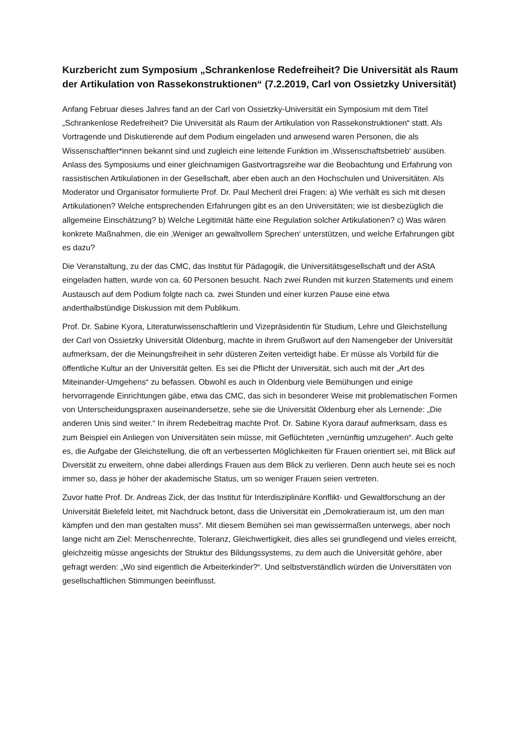Kurzbericht zum Symposium „Schrankenlose Redefreiheit? Die Universität als Raum der Artikulation von Rassekonstruktionen“ (7.2.2019, Carl von Ossietzky Universität)
Anfang Februar dieses Jahres fand an der Carl von Ossietzky-Universität ein Symposium mit dem Titel „Schrankenlose Redefreiheit? Die Universität als Raum der Artikulation von Rassekonstruktionen“ statt. Als Vortragende und Diskutierende auf dem Podium eingeladen und anwesend waren Personen, die als Wissenschaftler*innen bekannt sind und zugleich eine leitende Funktion im ‚Wissenschaftsbetrieb‘ ausüben. Anlass des Symposiums und einer gleichnamigen Gastvortragsreihe war die Beobachtung und Erfahrung von rassistischen Artikulationen in der Gesellschaft, aber eben auch an den Hochschulen und Universitäten. Als Moderator und Organisator formulierte Prof. Dr. Paul Mecheril drei Fragen: a) Wie verhält es sich mit diesen Artikulationen? Welche entsprechenden Erfahrungen gibt es an den Universitäten; wie ist diesbezüglich die allgemeine Einschätzung? b) Welche Legitimität hätte eine Regulation solcher Artikulationen? c) Was wären konkrete Maßnahmen, die ein ‚Weniger an gewaltvollem Sprechen‘ unterstützen, und welche Erfahrungen gibt es dazu?
Die Veranstaltung, zu der das CMC, das Institut für Pädagogik, die Universitätsgesellschaft und der AStA eingeladen hatten, wurde von ca. 60 Personen besucht. Nach zwei Runden mit kurzen Statements und einem Austausch auf dem Podium folgte nach ca. zwei Stunden und einer kurzen Pause eine etwa anderthalbstündige Diskussion mit dem Publikum.
Prof. Dr. Sabine Kyora, Literaturwissenschaftlerin und Vizepräsidentin für Studium, Lehre und Gleichstellung der Carl von Ossietzky Universität Oldenburg, machte in ihrem Grußwort auf den Namengeber der Universität aufmerksam, der die Meinungsfreiheit in sehr düsteren Zeiten verteidigt habe. Er müsse als Vorbild für die öffentliche Kultur an der Universität gelten. Es sei die Pflicht der Universität, sich auch mit der „Art des Miteinander-Umgehens“ zu befassen. Obwohl es auch in Oldenburg viele Bemühungen und einige hervorragende Einrichtungen gäbe, etwa das CMC, das sich in besonderer Weise mit problematischen Formen von Unterscheidungspraxen auseinandersetze, sehe sie die Universität Oldenburg eher als Lernende: „Die anderen Unis sind weiter.“ In ihrem Redebeitrag machte Prof. Dr. Sabine Kyora darauf aufmerksam, dass es zum Beispiel ein Anliegen von Universitäten sein müsse, mit Geflüchteten „vernünftig umzugehen“. Auch gelte es, die Aufgabe der Gleichstellung, die oft an verbesserten Möglichkeiten für Frauen orientiert sei, mit Blick auf Diversität zu erweitern, ohne dabei allerdings Frauen aus dem Blick zu verlieren. Denn auch heute sei es noch immer so, dass je höher der akademische Status, um so weniger Frauen seien vertreten.
Zuvor hatte Prof. Dr. Andreas Zick, der das Institut für Interdisziplinäre Konflikt- und Gewaltforschung an der Universität Bielefeld leitet, mit Nachdruck betont, dass die Universität ein „Demokratieraum ist, um den man kämpfen und den man gestalten muss“. Mit diesem Bemühen sei man gewissermaßen unterwegs, aber noch lange nicht am Ziel: Menschenrechte, Toleranz, Gleichwertigkeit, dies alles sei grundlegend und vieles erreicht, gleichzeitig müsse angesichts der Struktur des Bildungssystems, zu dem auch die Universität gehöre, aber gefragt werden: „Wo sind eigentlich die Arbeiterkinder?“. Und selbstverständlich würden die Universitäten von gesellschaftlichen Stimmungen beeinflusst.